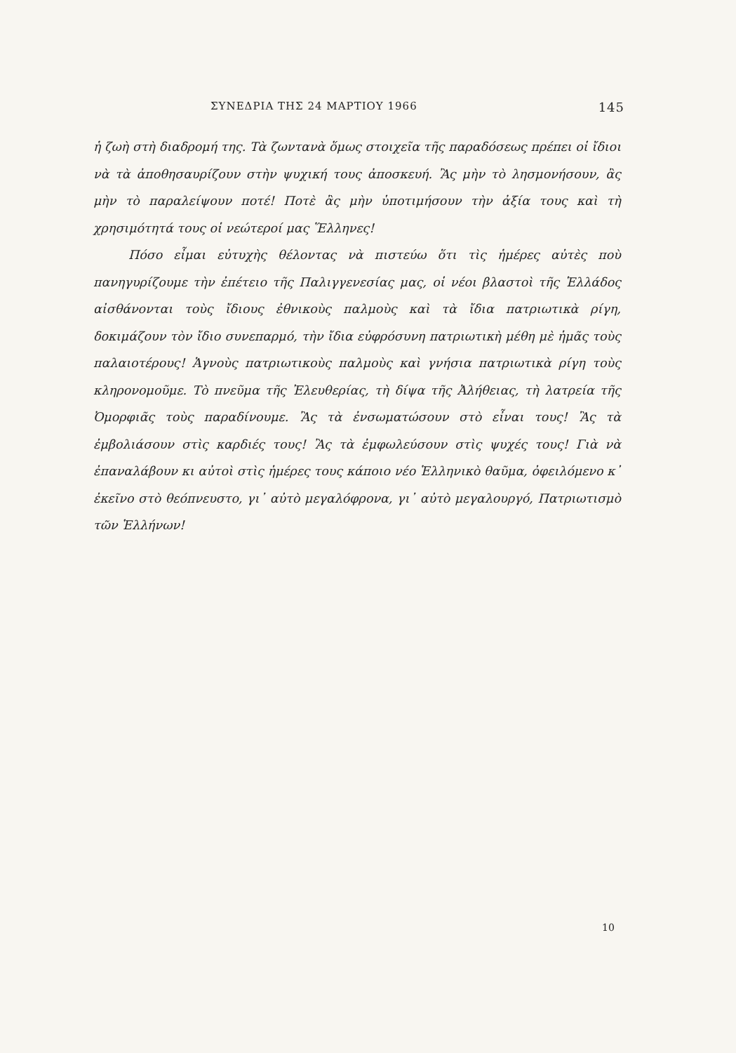ΣΥΝΕΔΡΙΑ ΤΗΣ 24 ΜΑΡΤΙΟΥ 1966 145
ἡ ζωὴ στὴ διαδρομή της. Τὰ ζωντανὰ ὅμως στοιχεῖα τῆς παραδόσεως πρέπει οἱ ἴδιοι νὰ τὰ ἀποθησαυρίζουν στὴν ψυχική τους ἀποσκευή. Ἂς μὴν τὸ λησμονήσουν, ἂς μὴν τὸ παραλείψουν ποτέ! Ποτὲ ἂς μὴν ὑποτιμήσουν τὴν ἀξία τους καὶ τὴ χρησιμότητά τους οἱ νεώτεροί μας Ἕλληνες!
Πόσο εἶμαι εὐτυχὴς θέλοντας νὰ πιστεύω ὅτι τὶς ἡμέρες αὐτὲς ποὺ πανηγυρίζουμε τὴν ἐπέτειο τῆς Παλιγγενεσίας μας, οἱ νέοι βλαστοὶ τῆς Ἑλλάδος αἰσθάνονται τοὺς ἴδιους ἐθνικοὺς παλμοὺς καὶ τὰ ἴδια πατριωτικὰ ρίγη, δοκιμάζουν τὸν ἴδιο συνεπαρμό, τὴν ἴδια εὐφρόσυνη πατριωτικὴ μέθη μὲ ἡμᾶς τοὺς παλαιοτέρους! Ἁγνοὺς πατριωτικοὺς παλμοὺς καὶ γνήσια πατριωτικὰ ρίγη τοὺς κληρονομοῦμε. Τὸ πνεῦμα τῆς Ἐλευθερίας, τὴ δίψα τῆς Ἀλήθειας, τὴ λατρεία τῆς Ὀμορφιᾶς τοὺς παραδίνουμε. Ἂς τὰ ἐνσωματώσουν στὸ εἶναι τους! Ἂς τὰ ἐμβολιάσουν στὶς καρδιές τους! Ἂς τὰ ἐμφωλεύσουν στὶς ψυχές τους! Γιὰ νὰ ἐπαναλάβουν κι αὐτοὶ στὶς ἡμέρες τους κάποιο νέο Ἑλληνικὸ θαῦμα, ὀφειλόμενο κ᾽ ἐκεῖνο στὸ θεόπνευστο, γι᾽ αὐτὸ μεγαλόφρονα, γι᾽ αὐτὸ μεγαλουργό, Πατριωτισμὸ τῶν Ἑλλήνων!
10